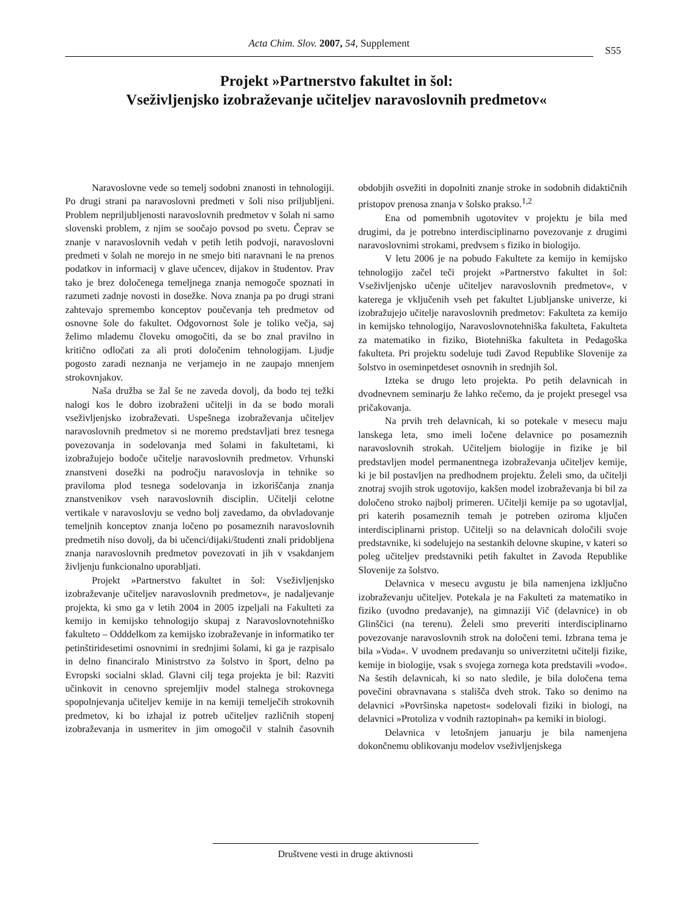Acta Chim. Slov. 2007, 54, Supplement
S55
Projekt »Partnerstvo fakultet in šol:
Vseživljenjsko izobraževanje učiteljev naravoslovnih predmetov«
Naravoslovne vede so temelj sodobni znanosti in tehnologiji. Po drugi strani pa naravoslovni predmeti v šoli niso priljubljeni. Problem nepriljubljenosti naravoslovnih predmetov v šolah ni samo slovenski problem, z njim se soočajo povsod po svetu. Čeprav se znanje v naravoslovnih vedah v petih letih podvoji, naravoslovni predmeti v šolah ne morejo in ne smejo biti naravnani le na prenos podatkov in informacij v glave učencev, dijakov in študentov. Prav tako je brez določenega temeljnega znanja nemogoče spoznati in razumeti zadnje novosti in dosežke. Nova znanja pa po drugi strani zahtevajo spremembo konceptov poučevanja teh predmetov od osnovne šole do fakultet. Odgovornost šole je toliko večja, saj želimo mlademu človeku omogočiti, da se bo znal pravilno in kritično odločati za ali proti določenim tehnologijam. Ljudje pogosto zaradi neznanja ne verjamejo in ne zaupajo mnenjem strokovnjakov.
Naša družba se žal še ne zaveda dovolj, da bodo tej težki nalogi kos le dobro izobraženi učitelji in da se bodo morali vseživljenjsko izobraževati. Uspešnega izobraževanja učiteljev naravoslovnih predmetov si ne moremo predstavljati brez tesnega povezovanja in sodelovanja med šolami in fakultetami, ki izobražujejo bodoče učitelje naravoslovnih predmetov. Vrhunski znanstveni dosežki na področju naravoslovja in tehnike so praviloma plod tesnega sodelovanja in izkoriščanja znanja znanstvenikov vseh naravoslovnih disciplin. Učitelji celotne vertikale v naravoslovju se vedno bolj zavedamo, da obvladovanje temeljnih konceptov znanja ločeno po posameznih naravoslovnih predmetih niso dovolj, da bi učenci/dijaki/študenti znali pridobljena znanja naravoslovnih predmetov povezovati in jih v vsakdanjem življenju funkcionalno uporabljati.
Projekt »Partnerstvo fakultet in šol: Vseživljenjsko izobraževanje učiteljev naravoslovnih predmetov«, je nadaljevanje projekta, ki smo ga v letih 2004 in 2005 izpeljali na Fakulteti za kemijo in kemijsko tehnologijo skupaj z Naravoslovnotehniško fakulteto – Odddelkom za kemijsko izobraževanje in informatiko ter petinštiridesetimi osnovnimi in srednjimi šolami, ki ga je razpisalo in delno financiralo Ministrstvo za šolstvo in šport, delno pa Evropski socialni sklad. Glavni cilj tega projekta je bil: Razviti učinkovit in cenovno sprejemljiv model stalnega strokovnega spopolnjevanja učiteljev kemije in na kemiji temelječih strokovnih predmetov, ki bo izhajal iz potreb učiteljev različnih stopenj izobraževanja in usmeritev in jim omogočil v stalnih časovnih obdobjih osvežiti in dopolniti znanje stroke in sodobnih didaktičnih pristopov prenosa znanja v šolsko prakso.<sup>1,2</sup>
Ena od pomembnih ugotovitev v projektu je bila med drugimi, da je potrebno interdisciplinarno povezovanje z drugimi naravoslovnimi strokami, predvsem s fiziko in biologijo.
V letu 2006 je na pobudo Fakultete za kemijo in kemijsko tehnologijo začel teči projekt »Partnerstvo fakultet in šol: Vseživljenjsko učenje učiteljev naravoslovnih predmetov«, v katerega je vključenih vseh pet fakultet Ljubljanske univerze, ki izobražujejo učitelje naravoslovnih predmetov: Fakulteta za kemijo in kemijsko tehnologijo, Naravoslovnotehniška fakulteta, Fakulteta za matematiko in fiziko, Biotehniška fakulteta in Pedagoška fakulteta. Pri projektu sodeluje tudi Zavod Republike Slovenije za šolstvo in oseminpetdeset osnovnih in srednjih šol.
Izteka se drugo leto projekta. Po petih delavnicah in dvodnevnem seminarju že lahko rečemo, da je projekt presegel vsa pričakovanja.
Na prvih treh delavnicah, ki so potekale v mesecu maju lanskega leta, smo imeli ločene delavnice po posameznih naravoslovnih strokah. Učiteljem biologije in fizike je bil predstavljen model permanentnega izobraževanja učiteljev kemije, ki je bil postavljen na predhodnem projektu. Želeli smo, da učitelji znotraj svojih strok ugotovijo, kakšen model izobraževanja bi bil za določeno stroko najbolj primeren. Učitelji kemije pa so ugotavljal, pri katerih posameznih temah je potreben oziroma ključen interdisciplinarni pristop. Učitelji so na delavnicah določili svoje predstavnike, ki sodelujejo na sestankih delovne skupine, v kateri so poleg učiteljev predstavniki petih fakultet in Zavoda Republike Slovenije za šolstvo.
Delavnica v mesecu avgustu je bila namenjena izključno izobraževanju učiteljev. Potekala je na Fakulteti za matematiko in fiziko (uvodno predavanje), na gimnaziji Vič (delavnice) in ob Glinščici (na terenu). Želeli smo preveriti interdisciplinarno povezovanje naravoslovnih strok na določeni temi. Izbrana tema je bila »Voda«. V uvodnem predavanju so univerzitetni učitelji fizike, kemije in biologije, vsak s svojega zornega kota predstavili »vodo«. Na šestih delavnicah, ki so nato sledile, je bila določena tema povečini obravnavana s stališča dveh strok. Tako so denimo na delavnici »Površinska napetost« sodelovali fiziki in biologi, na delavnici »Protoliza v vodnih raztopinah« pa kemiki in biologi.
Delavnica v letošnjem januarju je bila namenjena dokončnemu oblikovanju modelov vseživljenjskega
Društvene vesti in druge aktivnosti